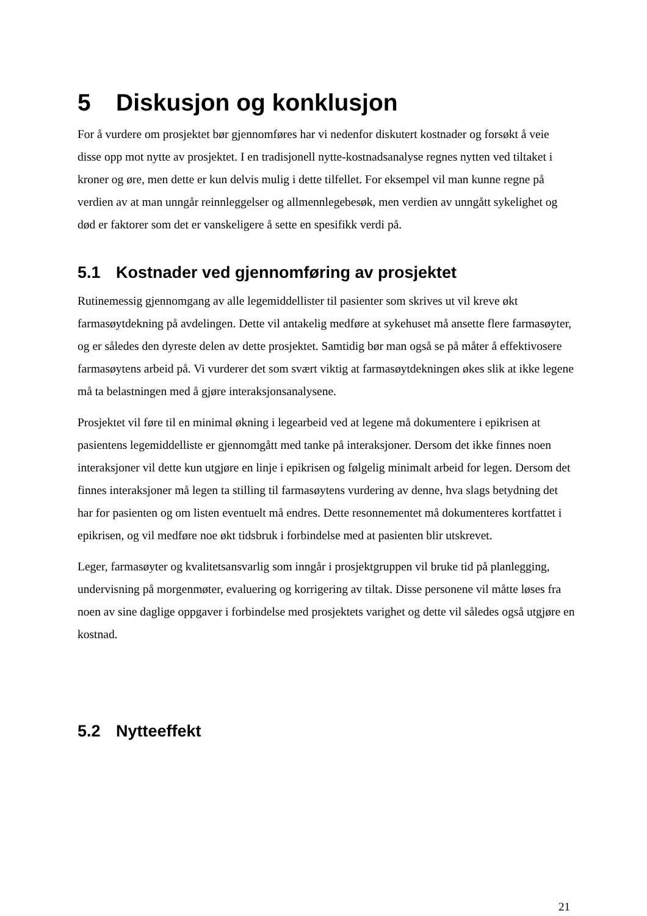5 Diskusjon og konklusjon
For å vurdere om prosjektet bør gjennomføres har vi nedenfor diskutert kostnader og forsøkt å veie disse opp mot nytte av prosjektet. I en tradisjonell nytte-kostnadsanalyse regnes nytten ved tiltaket i kroner og øre, men dette er kun delvis mulig i dette tilfellet. For eksempel vil man kunne regne på verdien av at man unngår reinnleggelser og allmennlegebesøk, men verdien av unngått sykelighet og død er faktorer som det er vanskeligere å sette en spesifikk verdi på.
5.1 Kostnader ved gjennomføring av prosjektet
Rutinemessig gjennomgang av alle legemiddellister til pasienter som skrives ut vil kreve økt farmasøytdekning på avdelingen. Dette vil antakelig medføre at sykehuset må ansette flere farmasøyter, og er således den dyreste delen av dette prosjektet. Samtidig bør man også se på måter å effektivosere farmasøytens arbeid på. Vi vurderer det som svært viktig at farmasøytdekningen økes slik at ikke legene må ta belastningen med å gjøre interaksjonsanalysene.
Prosjektet vil føre til en minimal økning i legearbeid ved at legene må dokumentere i epikrisen at pasientens legemiddelliste er gjennomgått med tanke på interaksjoner. Dersom det ikke finnes noen interaksjoner vil dette kun utgjøre en linje i epikrisen og følgelig minimalt arbeid for legen. Dersom det finnes interaksjoner må legen ta stilling til farmasøytens vurdering av denne, hva slags betydning det har for pasienten og om listen eventuelt må endres. Dette resonnementet må dokumenteres kortfattet i epikrisen, og vil medføre noe økt tidsbruk i forbindelse med at pasienten blir utskrevet.
Leger, farmasøyter og kvalitetsansvarlig som inngår i prosjektgruppen vil bruke tid på planlegging, undervisning på morgenmøter, evaluering og korrigering av tiltak. Disse personene vil måtte løses fra noen av sine daglige oppgaver i forbindelse med prosjektets varighet og dette vil således også utgjøre en kostnad.
5.2 Nytteeffekt
21